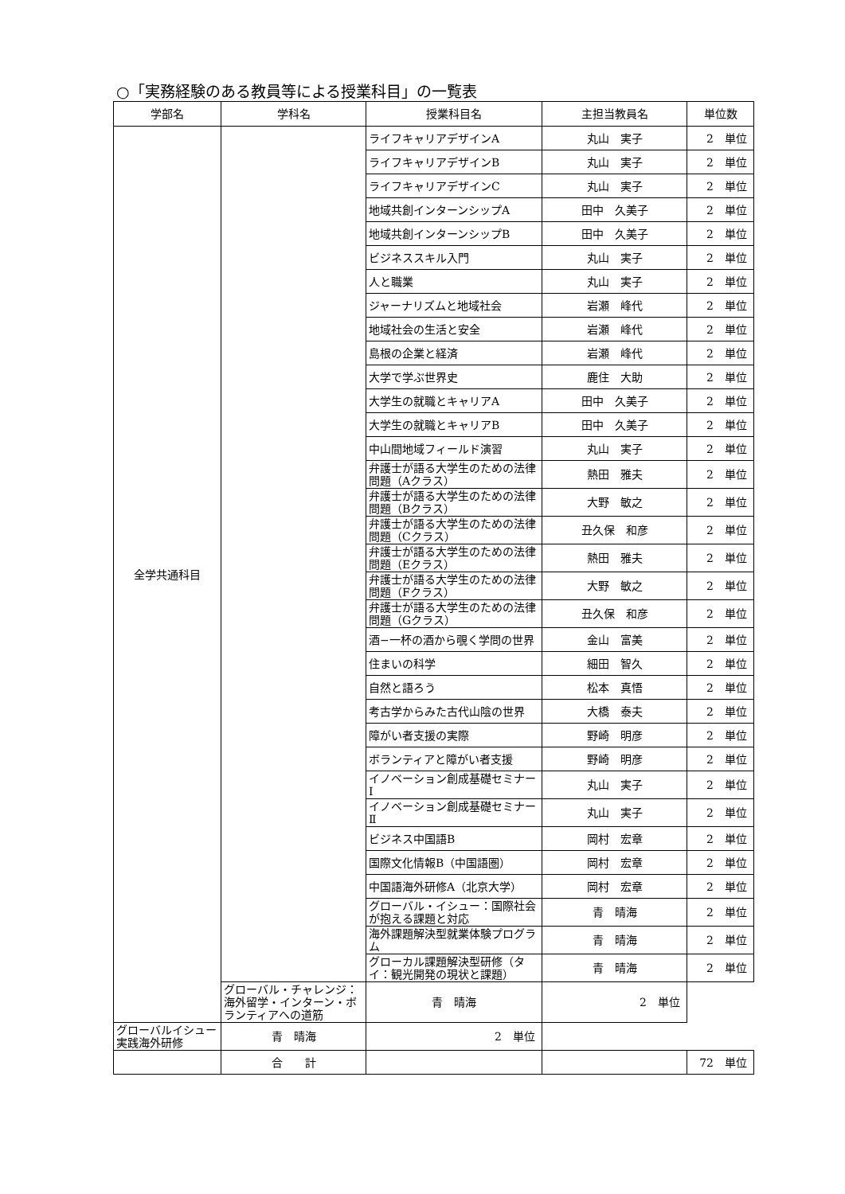○「実務経験のある教員等による授業科目」の一覧表
| 学部名 | 学科名 | 授業科目名 | 主担当教員名 | 単位数 |
| --- | --- | --- | --- | --- |
| 全学共通科目 | | ライフキャリアデザインA | 丸山 実子 | 2 単位 |
| | | ライフキャリアデザインB | 丸山 実子 | 2 単位 |
| | | ライフキャリアデザインC | 丸山 実子 | 2 単位 |
| | | 地域共創インターンシップA | 田中 久美子 | 2 単位 |
| | | 地域共創インターンシップB | 田中 久美子 | 2 単位 |
| | | ビジネススキル入門 | 丸山 実子 | 2 単位 |
| | | 人と職業 | 丸山 実子 | 2 単位 |
| | | ジャーナリズムと地域社会 | 岩瀬 峰代 | 2 単位 |
| | | 地域社会の生活と安全 | 岩瀬 峰代 | 2 単位 |
| | | 島根の企業と経済 | 岩瀬 峰代 | 2 単位 |
| | | 大学で学ぶ世界史 | 鹿住 大助 | 2 単位 |
| | | 大学生の就職とキャリアA | 田中 久美子 | 2 単位 |
| | | 大学生の就職とキャリアB | 田中 久美子 | 2 単位 |
| | | 中山間地域フィールド演習 | 丸山 実子 | 2 単位 |
| | | 弁護士が語る大学生のための法律問題（Aクラス） | 熱田 雅夫 | 2 単位 |
| | | 弁護士が語る大学生のための法律問題（Bクラス） | 大野 敏之 | 2 単位 |
| | | 弁護士が語る大学生のための法律問題（Cクラス） | 丑久保 和彦 | 2 単位 |
| | | 弁護士が語る大学生のための法律問題（Eクラス） | 熱田 雅夫 | 2 単位 |
| | | 弁護士が語る大学生のための法律問題（Fクラス） | 大野 敏之 | 2 単位 |
| | | 弁護士が語る大学生のための法律問題（Gクラス） | 丑久保 和彦 | 2 単位 |
| | | 酒−一杯の酒から覗く学問の世界 | 金山 富美 | 2 単位 |
| | | 住まいの科学 | 細田 智久 | 2 単位 |
| | | 自然と語ろう | 松本 真悟 | 2 単位 |
| | | 考古学からみた古代山陰の世界 | 大橋 泰夫 | 2 単位 |
| | | 障がい者支援の実際 | 野崎 明彦 | 2 単位 |
| | | ボランティアと障がい者支援 | 野崎 明彦 | 2 単位 |
| | | イノベーション創成基礎セミナーⅠ | 丸山 実子 | 2 単位 |
| | | イノベーション創成基礎セミナーⅡ | 丸山 実子 | 2 単位 |
| | | ビジネス中国語B | 岡村 宏章 | 2 単位 |
| | | 国際文化情報B（中国語圏） | 岡村 宏章 | 2 単位 |
| | | 中国語海外研修A（北京大学） | 岡村 宏章 | 2 単位 |
| | | グローバル・イシュー：国際社会が抱える課題と対応 | 青 晴海 | 2 単位 |
| | | 海外課題解決型就業体験プログラム | 青 晴海 | 2 単位 |
| | | グローカル課題解決型研修（タイ：観光開発の現状と課題） | 青 晴海 | 2 単位 |
| | グローバル・チャレンジ：海外留学・インターン・ボランティアへの道筋 | 青 晴海 | 2 単位 | |
| グローバルイシュー実践海外研修 | 青 晴海 | 2 単位 | | |
| | 合 計 | | | 72 単位 |